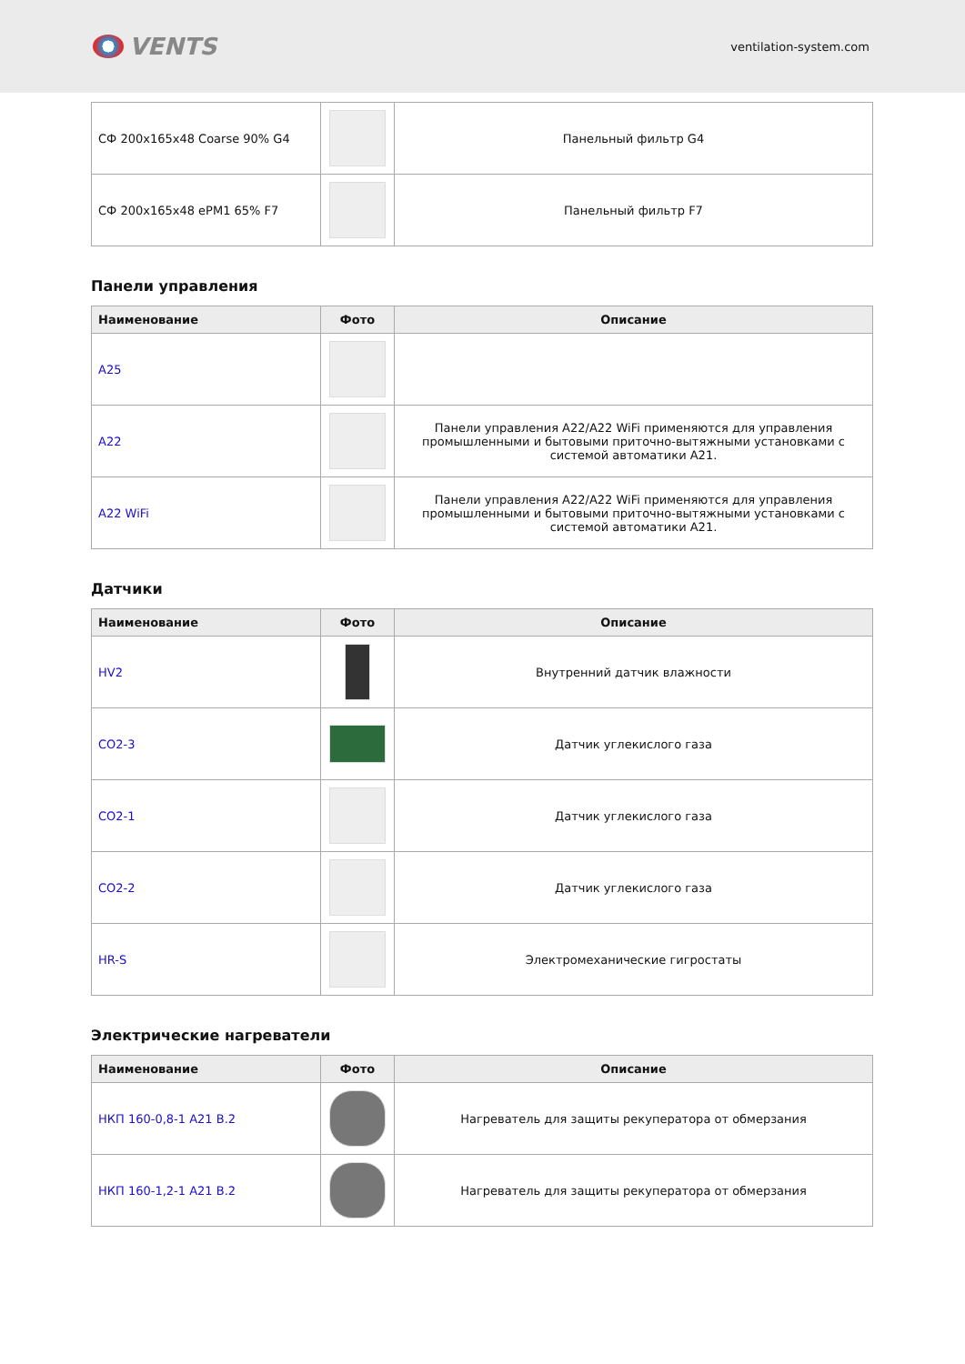VENTS
ventilation-system.com
| СФ 200x165x48 Coarse 90% G4 | | Панельный фильтр G4 |
| СФ 200x165x48 ePM1 65% F7 | | Панельный фильтр F7 |
Панели управления
| Наименование | Фото | Описание |
| --- | --- | --- |
| A25 | | |
| A22 | | Панели управления A22/A22 WiFi применяются для управления промышленными и бытовыми приточно-вытяжными установками с системой автоматики A21. |
| A22 WiFi | | Панели управления A22/A22 WiFi применяются для управления промышленными и бытовыми приточно-вытяжными установками с системой автоматики A21. |
Датчики
| Наименование | Фото | Описание |
| --- | --- | --- |
| HV2 | | Внутренний датчик влажности |
| CO2-3 | | Датчик углекислого газа |
| CO2-1 | | Датчик углекислого газа |
| CO2-2 | | Датчик углекислого газа |
| HR-S | | Электромеханические гигростаты |
Электрические нагреватели
| Наименование | Фото | Описание |
| --- | --- | --- |
| НКП 160-0,8-1 A21 В.2 | | Нагреватель для защиты рекуператора от обмерзания |
| НКП 160-1,2-1 A21 В.2 | | Нагреватель для защиты рекуператора от обмерзания |